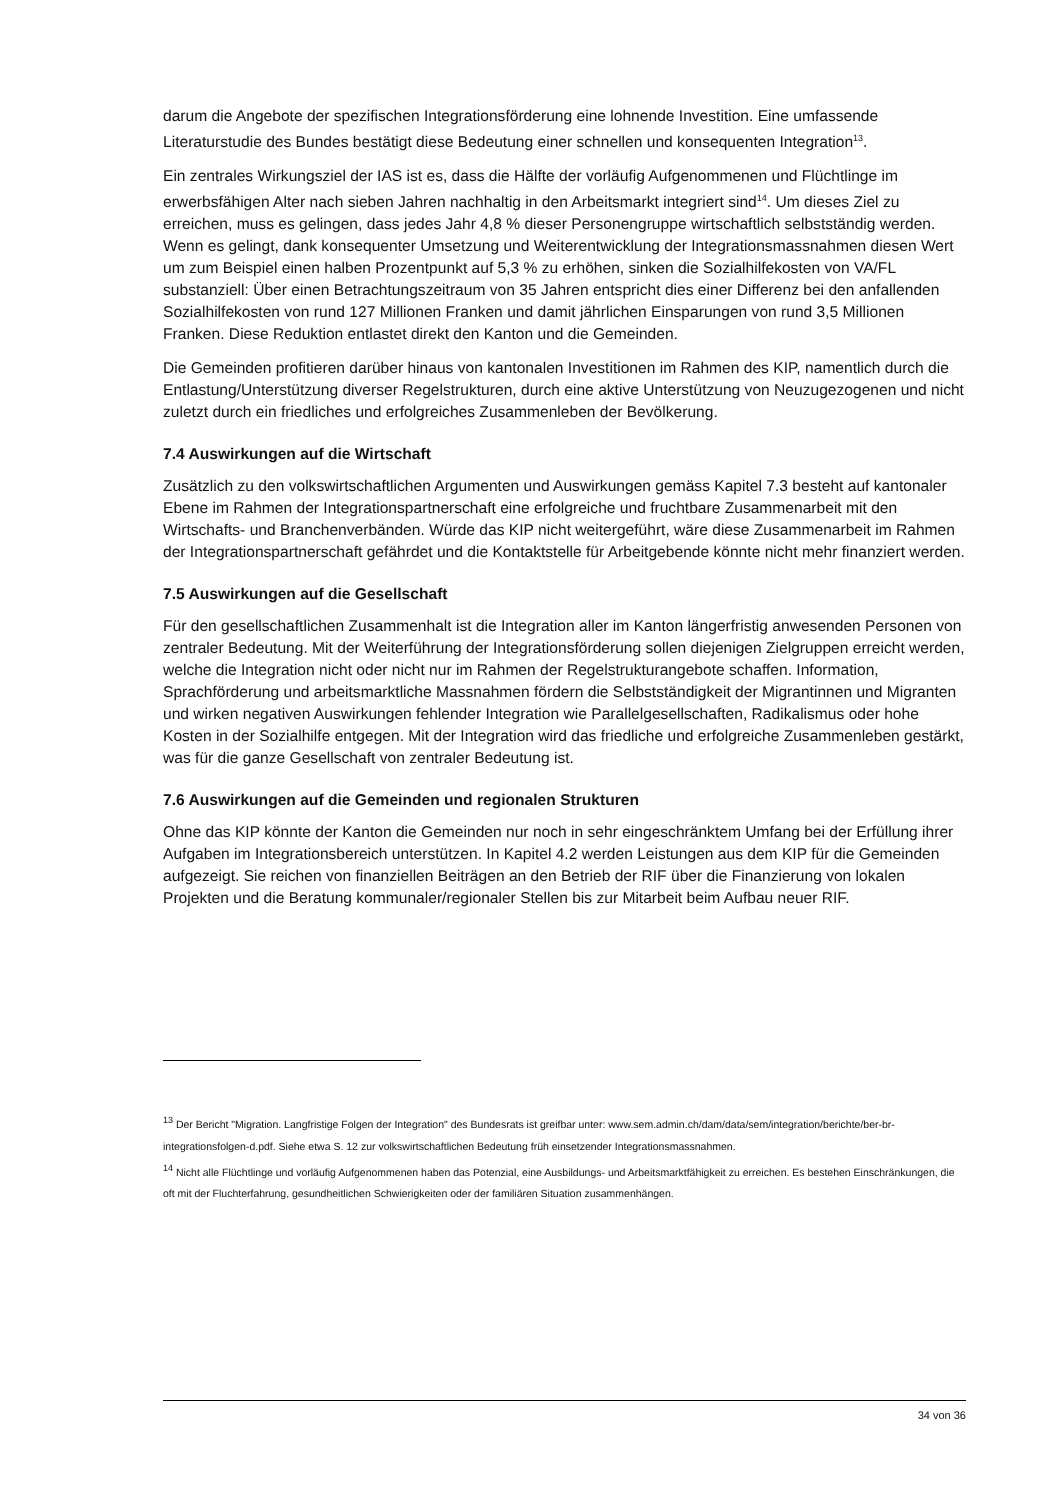darum die Angebote der spezifischen Integrationsförderung eine lohnende Investition. Eine umfassende Literaturstudie des Bundes bestätigt diese Bedeutung einer schnellen und konsequenten Integration<sup>13</sup>.
Ein zentrales Wirkungsziel der IAS ist es, dass die Hälfte der vorläufig Aufgenommenen und Flüchtlinge im erwerbsfähigen Alter nach sieben Jahren nachhaltig in den Arbeitsmarkt integriert sind<sup>14</sup>. Um dieses Ziel zu erreichen, muss es gelingen, dass jedes Jahr 4,8 % dieser Personengruppe wirtschaftlich selbstständig werden. Wenn es gelingt, dank konsequenter Umsetzung und Weiterentwicklung der Integrationsmassnahmen diesen Wert um zum Beispiel einen halben Prozentpunkt auf 5,3 % zu erhöhen, sinken die Sozialhilfekosten von VA/FL substanziell: Über einen Betrachtungszeitraum von 35 Jahren entspricht dies einer Differenz bei den anfallenden Sozialhilfekosten von rund 127 Millionen Franken und damit jährlichen Einsparungen von rund 3,5 Millionen Franken. Diese Reduktion entlastet direkt den Kanton und die Gemeinden.
Die Gemeinden profitieren darüber hinaus von kantonalen Investitionen im Rahmen des KIP, namentlich durch die Entlastung/Unterstützung diverser Regelstrukturen, durch eine aktive Unterstützung von Neuzugezogenen und nicht zuletzt durch ein friedliches und erfolgreiches Zusammenleben der Bevölkerung.
7.4 Auswirkungen auf die Wirtschaft
Zusätzlich zu den volkswirtschaftlichen Argumenten und Auswirkungen gemäss Kapitel 7.3 besteht auf kantonaler Ebene im Rahmen der Integrationspartnerschaft eine erfolgreiche und fruchtbare Zusammenarbeit mit den Wirtschafts- und Branchenverbänden. Würde das KIP nicht weitergeführt, wäre diese Zusammenarbeit im Rahmen der Integrationspartnerschaft gefährdet und die Kontaktstelle für Arbeitgebende könnte nicht mehr finanziert werden.
7.5 Auswirkungen auf die Gesellschaft
Für den gesellschaftlichen Zusammenhalt ist die Integration aller im Kanton längerfristig anwesenden Personen von zentraler Bedeutung. Mit der Weiterführung der Integrationsförderung sollen diejenigen Zielgruppen erreicht werden, welche die Integration nicht oder nicht nur im Rahmen der Regelstrukturangebote schaffen. Information, Sprachförderung und arbeitsmarktliche Massnahmen fördern die Selbstständigkeit der Migrantinnen und Migranten und wirken negativen Auswirkungen fehlender Integration wie Parallelgesellschaften, Radikalismus oder hohe Kosten in der Sozialhilfe entgegen. Mit der Integration wird das friedliche und erfolgreiche Zusammenleben gestärkt, was für die ganze Gesellschaft von zentraler Bedeutung ist.
7.6 Auswirkungen auf die Gemeinden und regionalen Strukturen
Ohne das KIP könnte der Kanton die Gemeinden nur noch in sehr eingeschränktem Umfang bei der Erfüllung ihrer Aufgaben im Integrationsbereich unterstützen. In Kapitel 4.2 werden Leistungen aus dem KIP für die Gemeinden aufgezeigt. Sie reichen von finanziellen Beiträgen an den Betrieb der RIF über die Finanzierung von lokalen Projekten und die Beratung kommunaler/regionaler Stellen bis zur Mitarbeit beim Aufbau neuer RIF.
<sup>13</sup> Der Bericht "Migration. Langfristige Folgen der Integration" des Bundesrats ist greifbar unter: www.sem.admin.ch/dam/data/sem/integration/berichte/ber-br-integrationsfolgen-d.pdf. Siehe etwa S. 12 zur volkswirtschaftlichen Bedeutung früh einsetzender Integrationsmassnahmen.
<sup>14</sup> Nicht alle Flüchtlinge und vorläufig Aufgenommenen haben das Potenzial, eine Ausbildungs- und Arbeitsmarktfähigkeit zu erreichen. Es bestehen Einschränkungen, die oft mit der Fluchterfahrung, gesundheitlichen Schwierigkeiten oder der familiären Situation zusammenhängen.
34 von 36